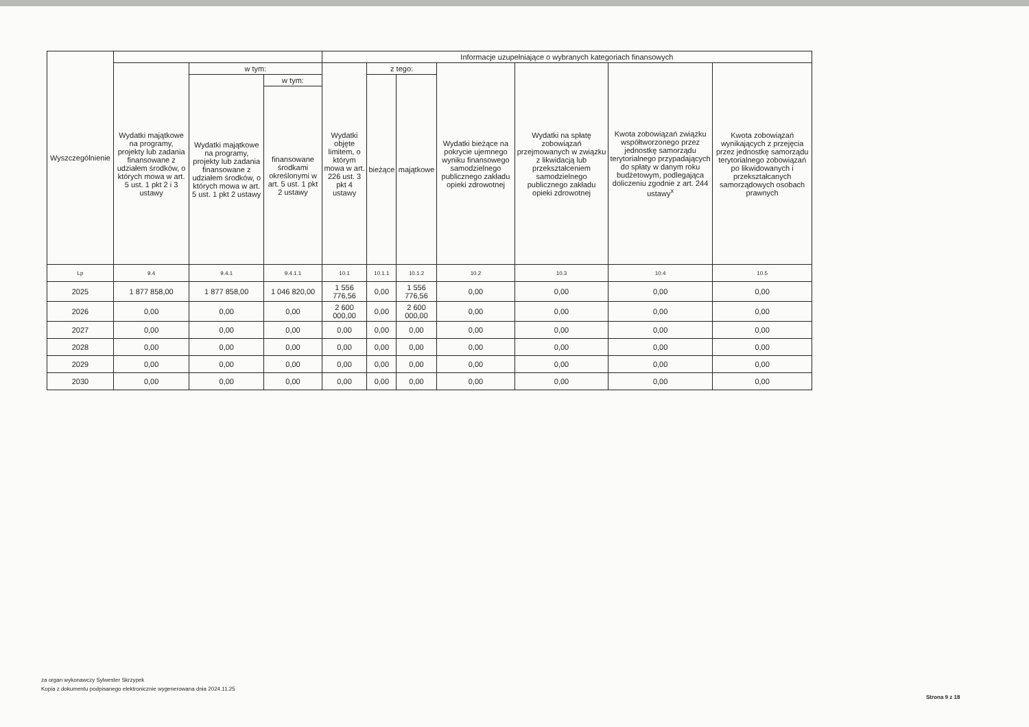| Wyszczególnienie | | | | Informacje uzupełniające o wybranych kategoriach finansowych | | | | | | |
| --- | --- | --- | --- | --- | --- | --- | --- | --- | --- | --- |
| | Wydatki majątkowe na programy, projekty lub zadania finansowane z udziałem środków, o których mowa w art. 5 ust. 1 pkt 2 i 3 ustawy | w tym: | | Wydatki objęte limitem, o którym mowa w art. 226 ust. 3 pkt 4 ustawy | z tego: | | Wydatki bieżące na pokrycie ujemnego wyniku finansowego samodzielnego publicznego zakładu opieki zdrowotnej | Wydatki na spłatę zobowiązań przejmowanych w związku z likwidacją lub przekształceniem samodzielnego publicznego zakładu opieki zdrowotnej | Kwota zobowiązań związku współtworzonego przez jednostkę samorządu terytorialnego przypadających do spłaty w danym roku budżetowym, podlegająca doliczeniu zgodnie z art. 244 ustawy<sup>x</sup> | Kwota zobowiązań wynikających z przejęcia przez jednostkę samorządu terytorialnego zobowiązań po likwidowanych i przekształcanych samorządowych osobach prawnych |
| | | Wydatki majątkowe na programy, projekty lub zadania finansowane z udziałem środków, o których mowa w art. 5 ust. 1 pkt 2 ustawy | w tym: | | bieżące | majątkowe | | | | |
| | | | finansowane środkami określonymi w art. 5 ust. 1 pkt 2 ustawy | | | | | | | |
| Lp | 9.4 | 9.4.1 | 9.4.1.1 | 10.1 | 10.1.1 | 10.1.2 | 10.2 | 10.3 | 10.4 | 10.5 |
| 2025 | 1 877 858,00 | 1 877 858,00 | 1 046 820,00 | 1 556 776,56 | 0,00 | 1 556 776,56 | 0,00 | 0,00 | 0,00 | 0,00 |
| 2026 | 0,00 | 0,00 | 0,00 | 2 600 000,00 | 0,00 | 2 600 000,00 | 0,00 | 0,00 | 0,00 | 0,00 |
| 2027 | 0,00 | 0,00 | 0,00 | 0,00 | 0,00 | 0,00 | 0,00 | 0,00 | 0,00 | 0,00 |
| 2028 | 0,00 | 0,00 | 0,00 | 0,00 | 0,00 | 0,00 | 0,00 | 0,00 | 0,00 | 0,00 |
| 2029 | 0,00 | 0,00 | 0,00 | 0,00 | 0,00 | 0,00 | 0,00 | 0,00 | 0,00 | 0,00 |
| 2030 | 0,00 | 0,00 | 0,00 | 0,00 | 0,00 | 0,00 | 0,00 | 0,00 | 0,00 | 0,00 |
za organ wykonawczy Sylwester Skrzypek
Kopia z dokumentu podpisanego elektronicznie wygenerowana dnia 2024.11.25
Strona 9 z 18